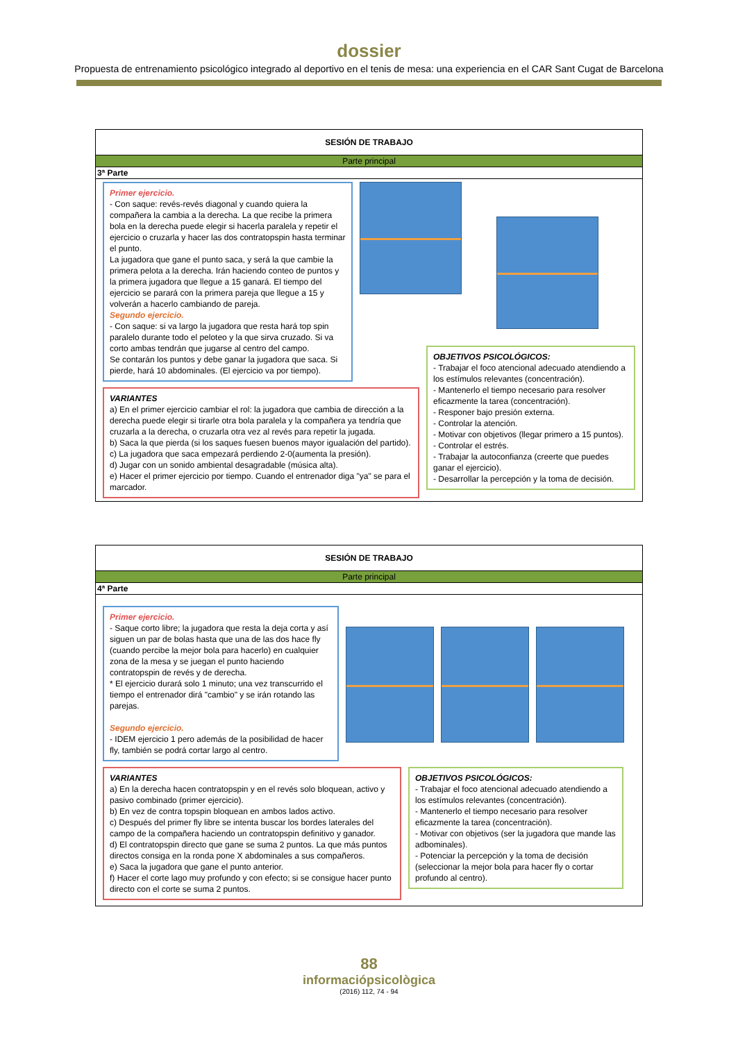dossier
Propuesta de entrenamiento psicológico integrado al deportivo en el tenis de mesa: una experiencia en el CAR Sant Cugat de Barcelona
SESIÓN DE TRABAJO
Parte principal
3ª Parte
Primer ejercicio.
- Con saque: revés-revés diagonal y cuando quiera la compañera la cambia a la derecha. La que recibe la primera bola en la derecha puede elegir si hacerla paralela y repetir el ejercicio o cruzarla y hacer las dos contratopspin hasta terminar el punto.
La jugadora que gane el punto saca, y será la que cambie la primera pelota a la derecha. Irán haciendo conteo de puntos y la primera jugadora que llegue a 15 ganará. El tiempo del ejercicio se parará con la primera pareja que llegue a 15 y volverán a hacerlo cambiando de pareja.
Segundo ejercicio.
- Con saque: si va largo la jugadora que resta hará top spin paralelo durante todo el peloteo y la que sirva cruzado. Si va corto ambas tendrán que jugarse al centro del campo.
Se contarán los puntos y debe ganar la jugadora que saca. Si pierde, hará 10 abdominales. (El ejercicio va por tiempo).
VARIANTES
a) En el primer ejercicio cambiar el rol: la jugadora que cambia de dirección a la derecha puede elegir si tirarle otra bola paralela y la compañera ya tendría que cruzarla a la derecha, o cruzarla otra vez al revés para repetir la jugada.
b) Saca la que pierda (si los saques fuesen buenos mayor igualación del partido).
c) La jugadora que saca empezará perdiendo 2-0(aumenta la presión).
d) Jugar con un sonido ambiental desagradable (música alta).
e) Hacer el primer ejercicio por tiempo. Cuando el entrenador diga "ya" se para el marcador.
OBJETIVOS PSICOLÓGICOS:
- Trabajar el foco atencional adecuado atendiendo a los estímulos relevantes (concentración).
- Mantenerlo el tiempo necesario para resolver eficazmente la tarea (concentración).
- Responer bajo presión externa.
- Controlar la atención.
- Motivar con objetivos (llegar primero a 15 puntos).
- Controlar el estrés.
- Trabajar la autoconfianza (creerte que puedes ganar el ejercicio).
- Desarrollar la percepción y la toma de decisión.
SESIÓN DE TRABAJO
Parte principal
4ª Parte
Primer ejercicio.
- Saque corto libre; la jugadora que resta la deja corta y así siguen un par de bolas hasta que una de las dos hace fly (cuando percibe la mejor bola para hacerlo) en cualquier zona de la mesa y se juegan el punto haciendo contratopspin de revés y de derecha.
* El ejercicio durará solo 1 minuto; una vez transcurrido el tiempo el entrenador dirá "cambio" y se irán rotando las parejas.
Segundo ejercicio.
- IDEM ejercicio 1 pero además de la posibilidad de hacer fly, también se podrá cortar largo al centro.
VARIANTES
a) En la derecha hacen contratopspin y en el revés solo bloquean, activo y pasivo combinado (primer ejercicio).
b) En vez de contra topspin bloquean en ambos lados activo.
c) Después del primer fly libre se intenta buscar los bordes laterales del campo de la compañera haciendo un contratopspin definitivo y ganador.
d) El contratopspin directo que gane se suma 2 puntos. La que más puntos directos consiga en la ronda pone X abdominales a sus compañeros.
e) Saca la jugadora que gane el punto anterior.
f) Hacer el corte lago muy profundo y con efecto; si se consigue hacer punto directo con el corte se suma 2 puntos.
OBJETIVOS PSICOLÓGICOS:
- Trabajar el foco atencional adecuado atendiendo a los estímulos relevantes (concentración).
- Mantenerlo el tiempo necesario para resolver eficazmente la tarea (concentración).
- Motivar con objetivos (ser la jugadora que mande las adbominales).
- Potenciar la percepción y la toma de decisión (seleccionar la mejor bola para hacer fly o cortar profundo al centro).
88
informaciópsicològica
(2016) 112, 74 - 94